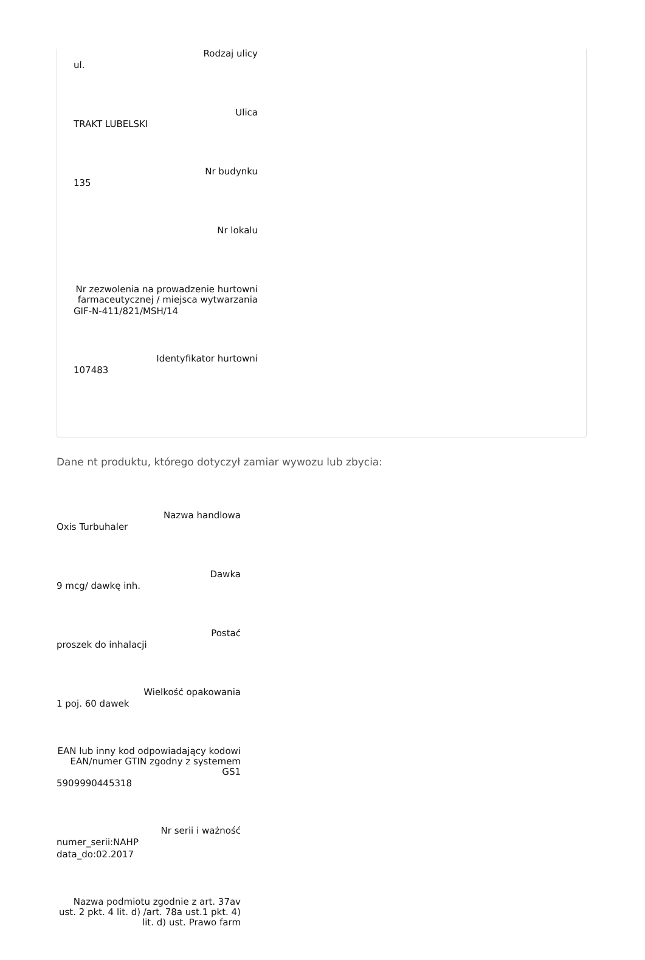Rodzaj ulicy
ul.
Ulica
TRAKT LUBELSKI
Nr budynku
135
Nr lokalu
Nr zezwolenia na prowadzenie hurtowni farmaceutycznej / miejsca wytwarzania
GIF-N-411/821/MSH/14
Identyfikator hurtowni
107483
Dane nt produktu, którego dotyczył zamiar wywozu lub zbycia:
Nazwa handlowa
Oxis Turbuhaler
Dawka
9 mcg/ dawkę inh.
Postać
proszek do inhalacji
Wielkość opakowania
1 poj. 60 dawek
EAN lub inny kod odpowiadający kodowi EAN/numer GTIN zgodny z systemem GS1
5909990445318
Nr serii i ważność
numer_serii:NAHP
data_do:02.2017
Nazwa podmiotu zgodnie z art. 37av ust. 2 pkt. 4 lit. d) /art. 78a ust.1 pkt. 4) lit. d) ust. Prawo farm